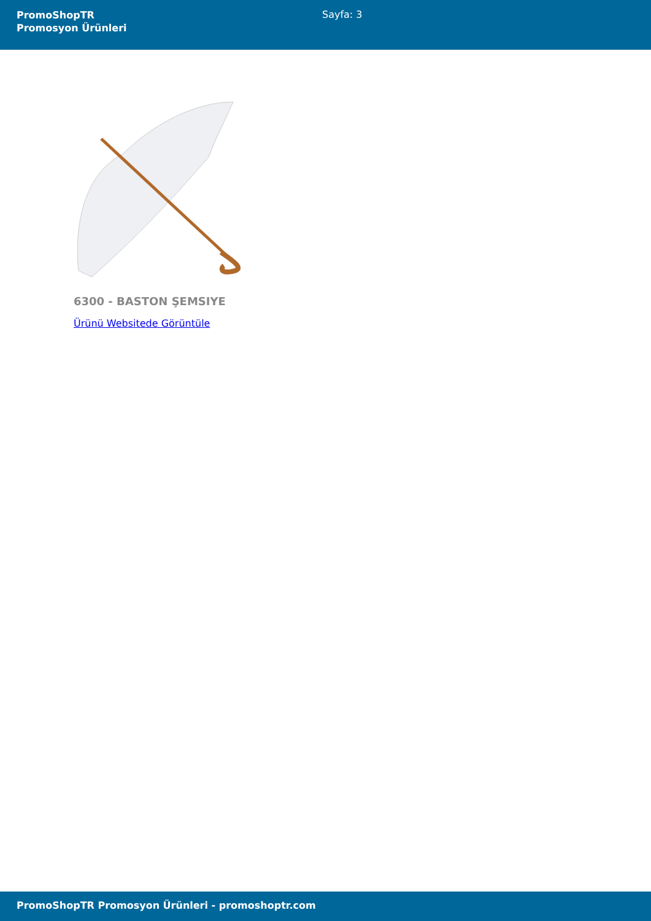PromoShopTR
Promosyon Ürünleri
Sayfa: 3
6300 - BASTON ŞEMSIYE
Ürünü Websitede Görüntüle
PromoShopTR Promosyon Ürünleri - promoshoptr.com